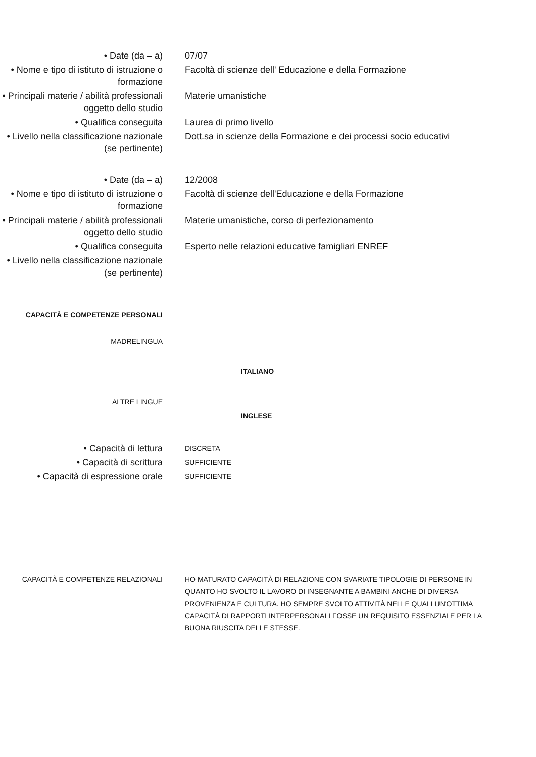• Date (da – a) 07/07
• Nome e tipo di istituto di istruzione o formazione
Facoltà di scienze dell' Educazione e della Formazione
• Principali materie / abilità professionali oggetto dello studio
Materie umanistiche
• Qualifica conseguita Laurea di primo livello
• Livello nella classificazione nazionale (se pertinente)
Dott.sa in scienze della Formazione e dei processi socio educativi
• Date (da – a) 12/2008
• Nome e tipo di istituto di istruzione o formazione
Facoltà di scienze dell'Educazione e della Formazione
• Principali materie / abilità professionali oggetto dello studio
Materie umanistiche, corso di perfezionamento
• Qualifica conseguita Esperto nelle relazioni educative famigliari ENREF
• Livello nella classificazione nazionale (se pertinente)
CAPACITÀ E COMPETENZE PERSONALI
MADRELINGUA
ITALIANO
ALTRE LINGUE
INGLESE
• Capacità di lettura
DISCRETA
• Capacità di scrittura
SUFFICIENTE
• Capacità di espressione orale
SUFFICIENTE
CAPACITÀ E COMPETENZE RELAZIONALI
HO MATURATO CAPACITÀ DI RELAZIONE CON SVARIATE TIPOLOGIE DI PERSONE IN QUANTO HO SVOLTO IL LAVORO DI INSEGNANTE A BAMBINI ANCHE DI DIVERSA PROVENIENZA E CULTURA. HO SEMPRE SVOLTO ATTIVITÀ NELLE QUALI UN'OTTIMA CAPACITÀ DI RAPPORTI INTERPERSONALI FOSSE UN REQUISITO ESSENZIALE PER LA BUONA RIUSCITA DELLE STESSE.